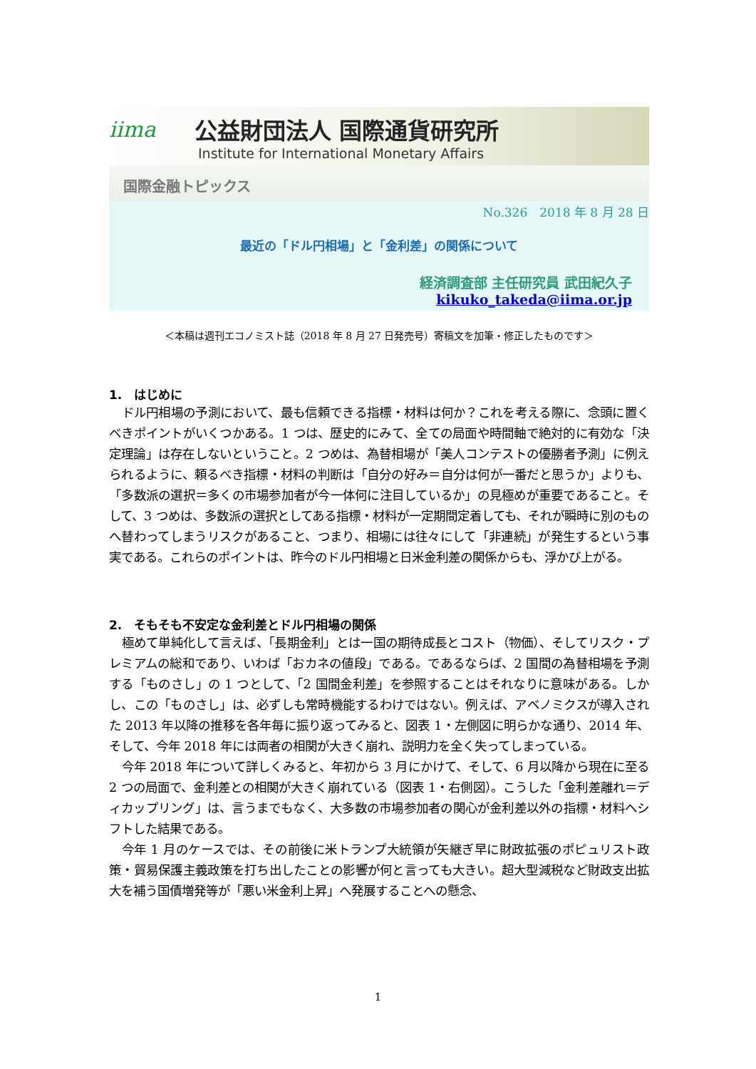iima 公益財団法人 国際通貨研究所
Institute for International Monetary Affairs
国際金融トピックス
No.326　2018 年 8 月 28 日
最近の「ドル円相場」と「金利差」の関係について
経済調査部 主任研究員 武田紀久子
kikuko_takeda@iima.or.jp
＜本稿は週刊エコノミスト誌（2018 年 8 月 27 日発売号）寄稿文を加筆・修正したものです＞
1.　はじめに
ドル円相場の予測において、最も信頼できる指標・材料は何か？これを考える際に、念頭に置くべきポイントがいくつかある。1 つは、歴史的にみて、全ての局面や時間軸で絶対的に有効な「決定理論」は存在しないということ。2 つめは、為替相場が「美人コンテストの優勝者予測」に例えられるように、頼るべき指標・材料の判断は「自分の好み＝自分は何が一番だと思うか」よりも、「多数派の選択＝多くの市場参加者が今一体何に注目しているか」の見極めが重要であること。そして、3 つめは、多数派の選択としてある指標・材料が一定期間定着しても、それが瞬時に別のものへ替わってしまうリスクがあること、つまり、相場には往々にして「非連続」が発生するという事実である。これらのポイントは、昨今のドル円相場と日米金利差の関係からも、浮かび上がる。
2.　そもそも不安定な金利差とドル円相場の関係
極めて単純化して言えば、「長期金利」とは一国の期待成長とコスト（物価）、そしてリスク・プレミアムの総和であり、いわば「おカネの値段」である。であるならば、2 国間の為替相場を予測する「ものさし」の 1 つとして、「2 国間金利差」を参照することはそれなりに意味がある。しかし、この「ものさし」は、必ずしも常時機能するわけではない。例えば、アベノミクスが導入された 2013 年以降の推移を各年毎に振り返ってみると、図表 1・左側図に明らかな通り、2014 年、そして、今年 2018 年には両者の相関が大きく崩れ、説明力を全く失ってしまっている。
今年 2018 年について詳しくみると、年初から 3 月にかけて、そして、6 月以降から現在に至る 2 つの局面で、金利差との相関が大きく崩れている（図表 1・右側図）。こうした「金利差離れ＝ディカップリング」は、言うまでもなく、大多数の市場参加者の関心が金利差以外の指標・材料へシフトした結果である。
今年 1 月のケースでは、その前後に米トランプ大統領が矢継ぎ早に財政拡張のポピュリスト政策・貿易保護主義政策を打ち出したことの影響が何と言っても大きい。超大型減税など財政支出拡大を補う国債増発等が「悪い米金利上昇」へ発展することへの懸念、
1